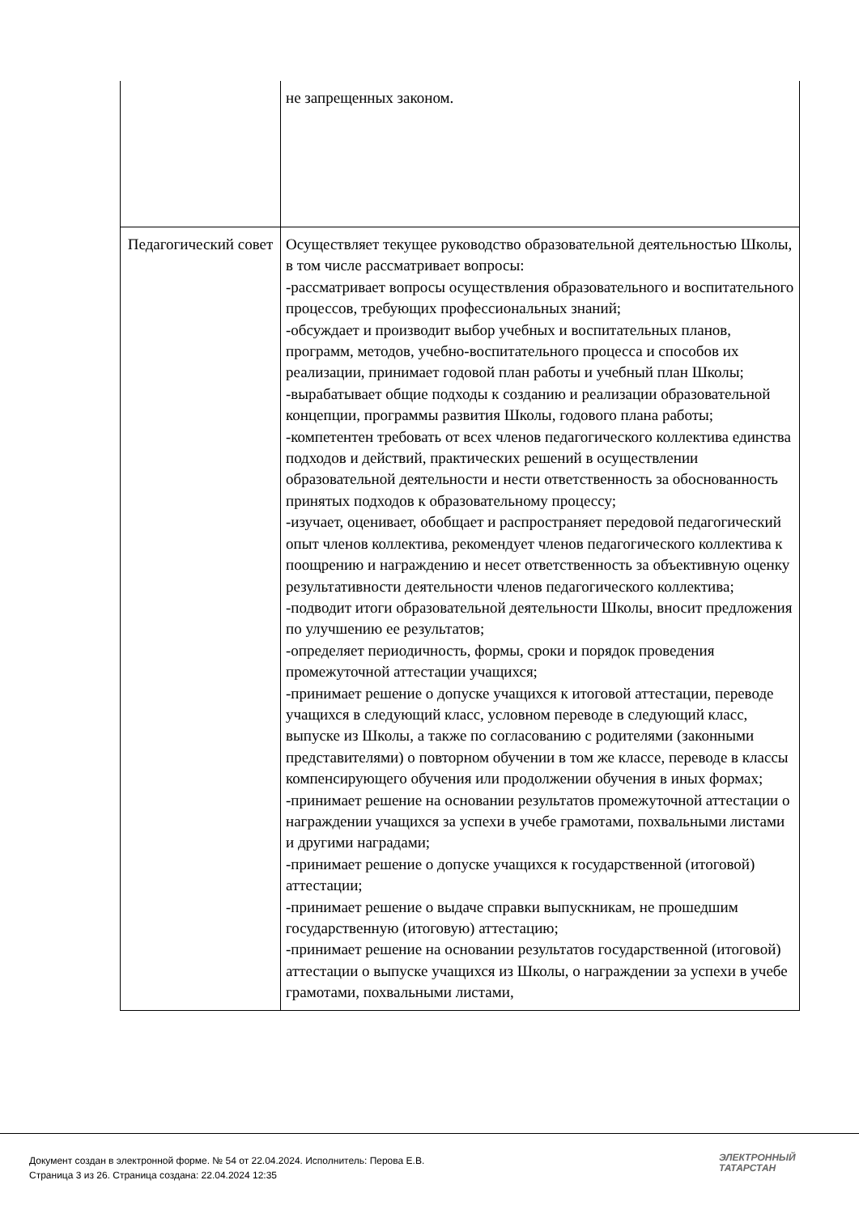| | не запрещенных законом. |
| Педагогический совет | Осуществляет текущее руководство образовательной деятельностью Школы, в том числе рассматривает вопросы: -рассматривает вопросы осуществления образовательного и воспитательного процессов, требующих профессиональных знаний; -обсуждает и производит выбор учебных и воспитательных планов, программ, методов, учебно-воспитательного процесса и способов их реализации, принимает годовой план работы и учебный план Школы; -вырабатывает общие подходы к созданию и реализации образовательной концепции, программы развития Школы, годового плана работы; -компетентен требовать от всех членов педагогического коллектива единства подходов и действий, практических решений в осуществлении образовательной деятельности и нести ответственность за обоснованность принятых подходов к образовательному процессу; -изучает, оценивает, обобщает и распространяет передовой педагогический опыт членов коллектива, рекомендует членов педагогического коллектива к поощрению и награждению и несет ответственность за объективную оценку результативности деятельности членов педагогического коллектива; -подводит итоги образовательной деятельности Школы, вносит предложения по улучшению ее результатов; -определяет периодичность, формы, сроки и порядок проведения промежуточной аттестации учащихся; -принимает решение о допуске учащихся к итоговой аттестации, переводе учащихся в следующий класс, условном переводе в следующий класс, выпуске из Школы, а также по согласованию с родителями (законными представителями) о повторном обучении в том же классе, переводе в классы компенсирующего обучения или продолжении обучения в иных формах; -принимает решение на основании результатов промежуточной аттестации о награждении учащихся за успехи в учебе грамотами, похвальными листами и другими наградами; -принимает решение о допуске учащихся к государственной (итоговой) аттестации; -принимает решение о выдаче справки выпускникам, не прошедшим государственную (итоговую) аттестацию; -принимает решение на основании результатов государственной (итоговой) аттестации о выпуске учащихся из Школы, о награждении за успехи в учебе грамотами, похвальными листами, |
Документ создан в электронной форме. № 54 от 22.04.2024. Исполнитель: Перова Е.В.
Страница 3 из 26. Страница создана: 22.04.2024 12:35
ЭЛЕКТРОННЫЙ
ТАТАРСТАН